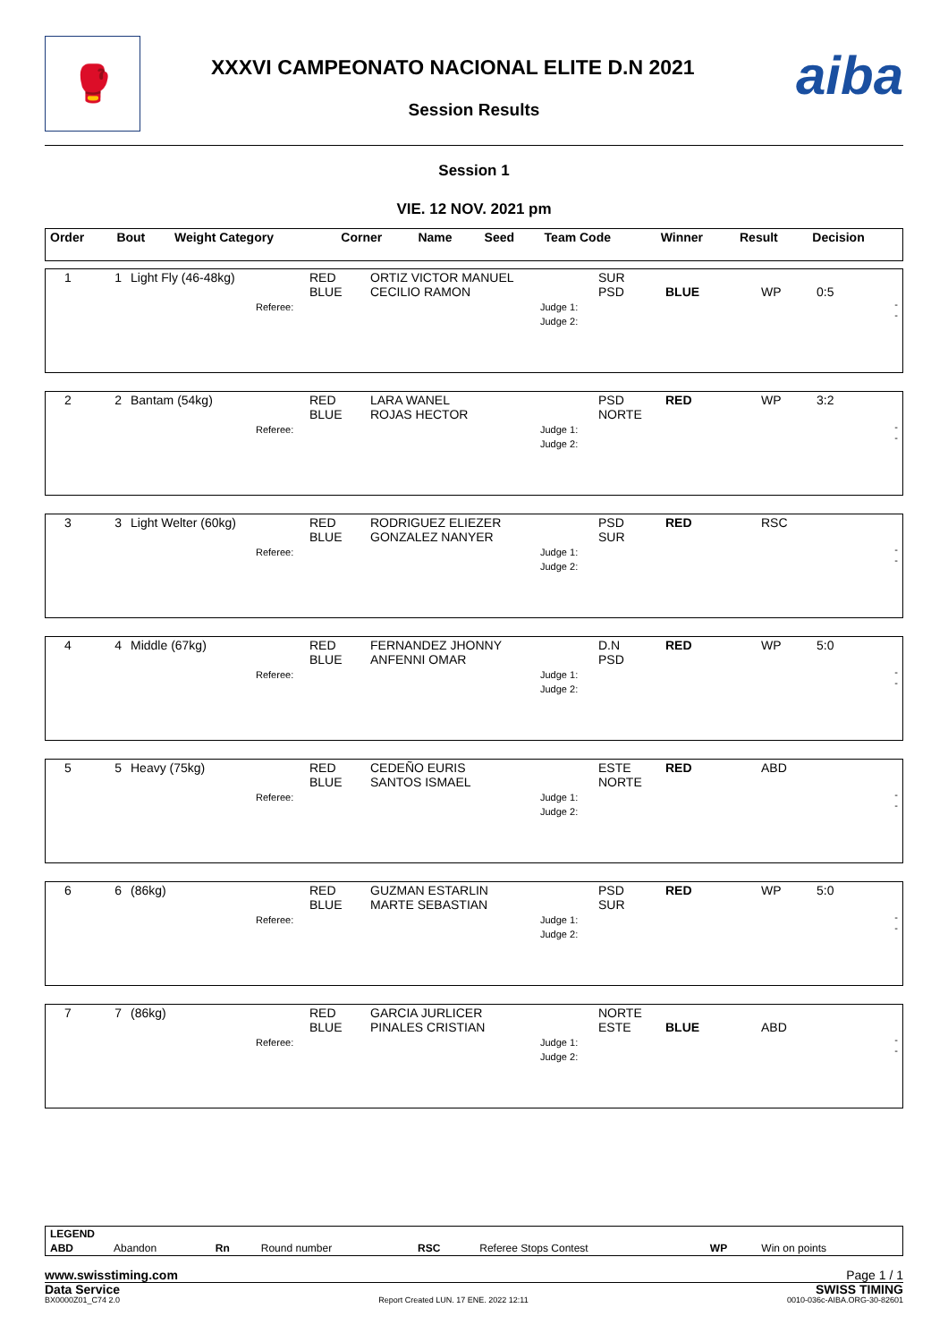🥊
XXXVI CAMPEONATO NACIONAL ELITE D.N 2021
Session Results
aiba
Session 1
VIE. 12 NOV. 2021 pm
| Order | Bout | Weight Category | Corner | Name | Seed | Team Code | Winner | Result | Decision |
| --- | --- | --- | --- | --- | --- | --- | --- | --- | --- |
| 1 | 1 | Light Fly (46-48kg) Referee: | RED BLUE | ORTIZ VICTOR MANUEL CECILIO RAMON | Judge 1: Judge 2: | SUR PSD | BLUE | WP | 0:5 - - |
| 2 | 2 | Bantam (54kg) Referee: | RED BLUE | LARA WANEL ROJAS HECTOR | Judge 1: Judge 2: | PSD NORTE | RED | WP | 3:2 - - |
| 3 | 3 | Light Welter (60kg) Referee: | RED BLUE | RODRIGUEZ ELIEZER GONZALEZ NANYER | Judge 1: Judge 2: | PSD SUR | RED | RSC | - - |
| 4 | 4 | Middle (67kg) Referee: | RED BLUE | FERNANDEZ JHONNY ANFENNI OMAR | Judge 1: Judge 2: | D.N PSD | RED | WP | 5:0 - - |
| 5 | 5 | Heavy (75kg) Referee: | RED BLUE | CEDEÑO EURIS SANTOS ISMAEL | Judge 1: Judge 2: | ESTE NORTE | RED | ABD | - - |
| 6 | 6 | (86kg) Referee: | RED BLUE | GUZMAN ESTARLIN MARTE SEBASTIAN | Judge 1: Judge 2: | PSD SUR | RED | WP | 5:0 - - |
| 7 | 7 | (86kg) Referee: | RED BLUE | GARCIA JURLICER PINALES CRISTIAN | Judge 1: Judge 2: | NORTE ESTE | BLUE | ABD | - - |
| LEGEND | | | | | | | |
| --- | --- | --- | --- | --- | --- | --- | --- |
| ABD | Abandon | Rn | Round number | RSC | Referee Stops Contest | WP | Win on points |
www.swisstiming.com Page 1 / 1
Data Service SWISS TIMING
BX0000Z01_C74 2.0 Report Created LUN. 17 ENE. 2022 12:11 0010-036c-AIBA.ORG-30-82601